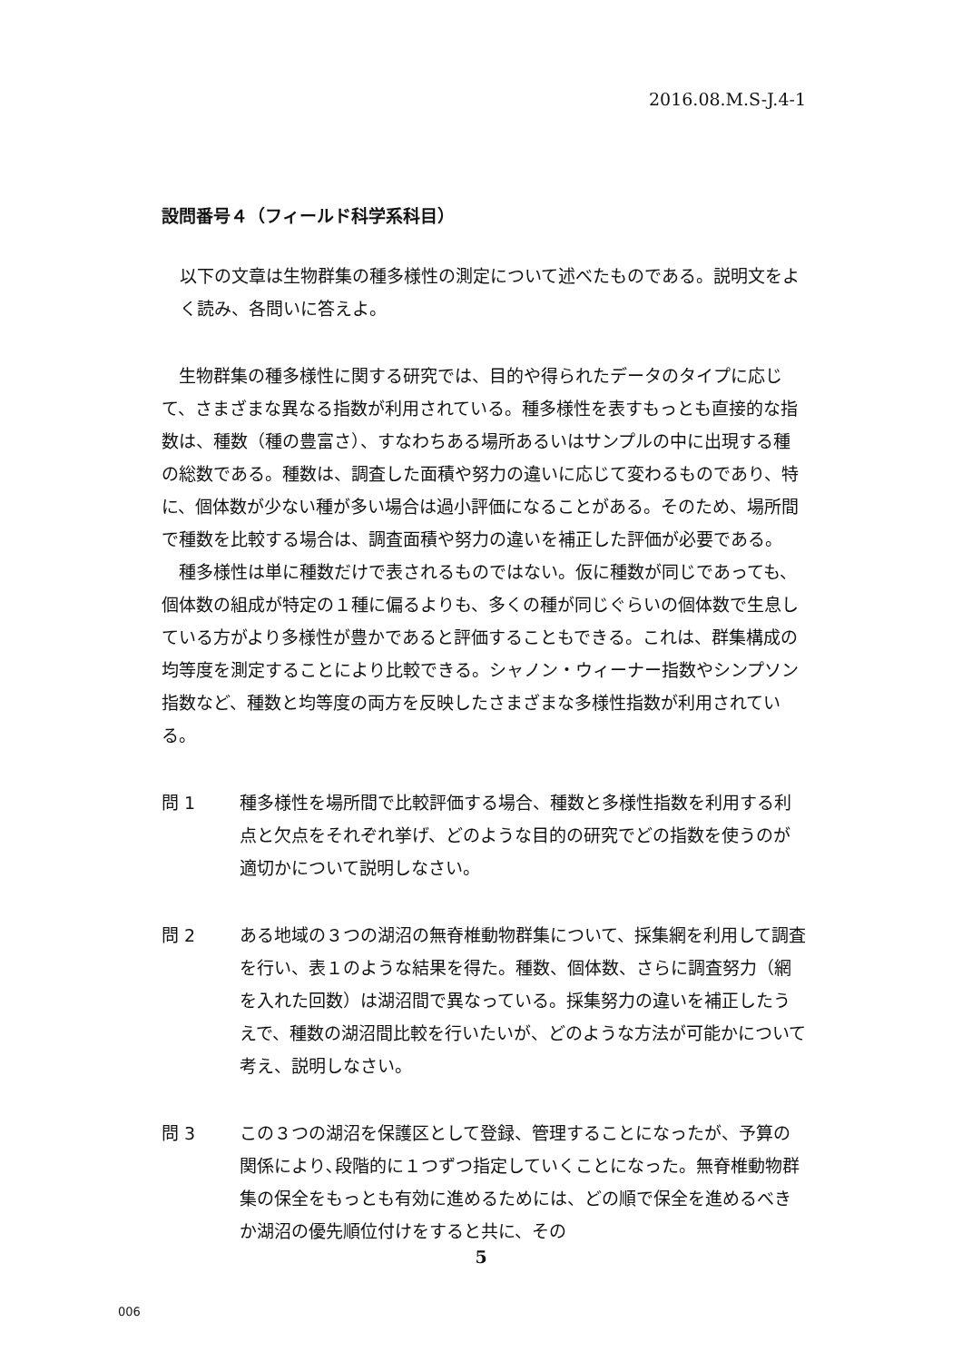2016.08.M.S-J.4-1
設問番号４（フィールド科学系科目）
以下の文章は生物群集の種多様性の測定について述べたものである。説明文をよく読み、各問いに答えよ。
生物群集の種多様性に関する研究では、目的や得られたデータのタイプに応じて、さまざまな異なる指数が利用されている。種多様性を表すもっとも直接的な指数は、種数（種の豊富さ）、すなわちある場所あるいはサンプルの中に出現する種の総数である。種数は、調査した面積や努力の違いに応じて変わるものであり、特に、個体数が少ない種が多い場合は過小評価になることがある。そのため、場所間で種数を比較する場合は、調査面積や努力の違いを補正した評価が必要である。
種多様性は単に種数だけで表されるものではない。仮に種数が同じであっても、個体数の組成が特定の１種に偏るよりも、多くの種が同じぐらいの個体数で生息している方がより多様性が豊かであると評価することもできる。これは、群集構成の均等度を測定することにより比較できる。シャノン・ウィーナー指数やシンプソン指数など、種数と均等度の両方を反映したさまざまな多様性指数が利用されている。
問 1 種多様性を場所間で比較評価する場合、種数と多様性指数を利用する利点と欠点をそれぞれ挙げ、どのような目的の研究でどの指数を使うのが適切かについて説明しなさい。
問 2 ある地域の３つの湖沼の無脊椎動物群集について、採集網を利用して調査を行い、表１のような結果を得た。種数、個体数、さらに調査努力（網を入れた回数）は湖沼間で異なっている。採集努力の違いを補正したうえで、種数の湖沼間比較を行いたいが、どのような方法が可能かについて考え、説明しなさい。
問 3 この３つの湖沼を保護区として登録、管理することになったが、予算の関係により､段階的に１つずつ指定していくことになった。無脊椎動物群集の保全をもっとも有効に進めるためには、どの順で保全を進めるべきか湖沼の優先順位付けをすると共に、その
5
006